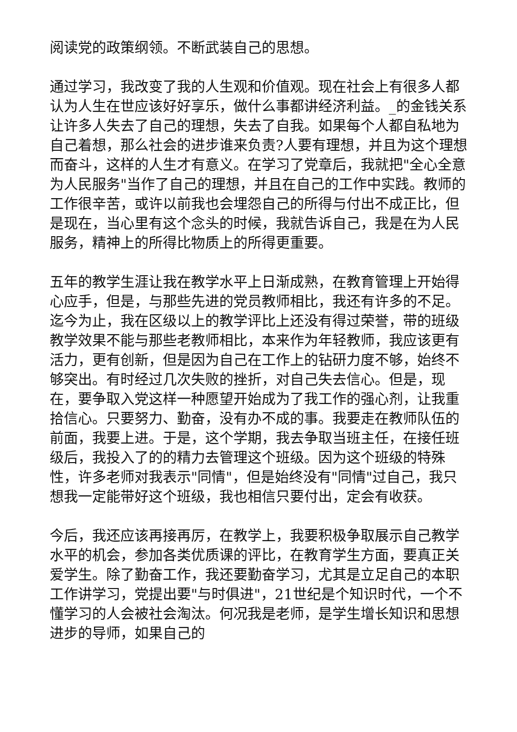阅读党的政策纲领。不断武装自己的思想。
通过学习，我改变了我的人生观和价值观。现在社会上有很多人都认为人生在世应该好好享乐，做什么事都讲经济利益。_的金钱关系让许多人失去了自己的理想，失去了自我。如果每个人都自私地为自己着想，那么社会的进步谁来负责?人要有理想，并且为这个理想而奋斗，这样的人生才有意义。在学习了党章后，我就把"全心全意为人民服务"当作了自己的理想，并且在自己的工作中实践。教师的工作很辛苦，或许以前我也会埋怨自己的所得与付出不成正比，但是现在，当心里有这个念头的时候，我就告诉自己，我是在为人民服务，精神上的所得比物质上的所得更重要。
五年的教学生涯让我在教学水平上日渐成熟，在教育管理上开始得心应手，但是，与那些先进的党员教师相比，我还有许多的不足。迄今为止，我在区级以上的教学评比上还没有得过荣誉，带的班级教学效果不能与那些老教师相比，本来作为年轻教师，我应该更有活力，更有创新，但是因为自己在工作上的钻研力度不够，始终不够突出。有时经过几次失败的挫折，对自己失去信心。但是，现在，要争取入党这样一种愿望开始成为了我工作的强心剂，让我重拾信心。只要努力、勤奋，没有办不成的事。我要走在教师队伍的前面，我要上进。于是，这个学期，我去争取当班主任，在接任班级后，我投入了的的精力去管理这个班级。因为这个班级的特殊性，许多老师对我表示"同情"，但是始终没有"同情"过自己，我只想我一定能带好这个班级，我也相信只要付出，定会有收获。
今后，我还应该再接再厉，在教学上，我要积极争取展示自己教学水平的机会，参加各类优质课的评比，在教育学生方面，要真正关爱学生。除了勤奋工作，我还要勤奋学习，尤其是立足自己的本职工作讲学习，党提出要"与时俱进"，21世纪是个知识时代，一个不懂学习的人会被社会淘汰。何况我是老师，是学生增长知识和思想进步的导师，如果自己的